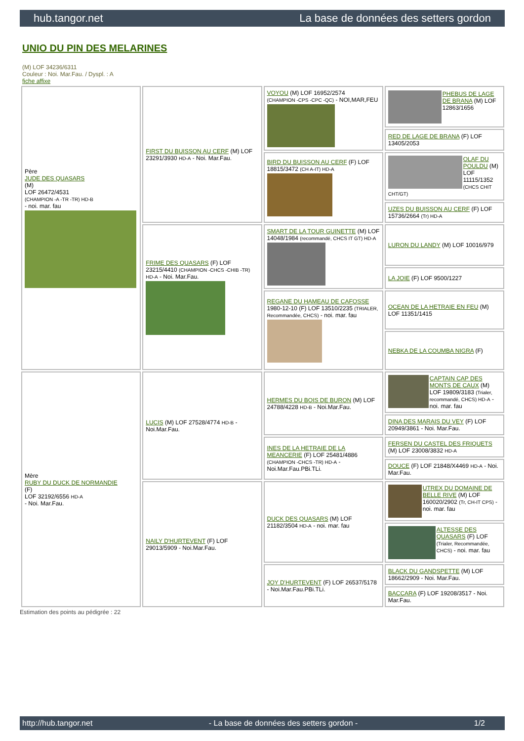hub.tangor.net La base de données des setters gordon
UNIO DU PIN DES MELARINES
(M) LOF 34236/6311
Couleur : Noi. Mar.Fau. / Dyspl. : A
fiche affixe
| Père JUDE DES QUASARS (M) LOF 26472/4531 (CHAMPION -A -TR -TR) HD-B - noi. mar. fau | FIRST DU BUISSON AU CERF (M) LOF 23291/3930 HD-A - Noi. Mar.Fau. | VOYOU (M) LOF 16952/2574 (CHAMPION -CPS -CPC -QC) - NOI,MAR,FEU | PHEBUS DE LAGE DE BRANA (M) LOF 12863/1656 |
| | | | RED DE LAGE DE BRANA (F) LOF 13405/2053 |
| | | BIRD DU BUISSON AU CERF (F) LOF 18815/3472 (CH A-IT) HD-A | OLAF DU POULDU (M) LOF 11115/1352 (CHCS CHIT CHT/GT) |
| | | | UZES DU BUISSON AU CERF (F) LOF 15736/2664 (Tr) HD-A |
| | FRIME DES QUASARS (F) LOF 23215/4410 (CHAMPION -CHCS -CHIB -TR) HD-A - Noi. Mar.Fau. | SMART DE LA TOUR GUINETTE (M) LOF 14048/1984 (recommandé, CHCS IT GT) HD-A | LURON DU LANDY (M) LOF 10016/979 |
| | | | LA JOIE (F) LOF 9500/1227 |
| | | REGANE DU HAMEAU DE CAFOSSE 1980-12-10 (F) LOF 13510/2235 (TRIALER, Recommandée, CHCS) - noi. mar. fau | OCEAN DE LA HETRAIE EN FEU (M) LOF 11351/1415 |
| | | | NEBKA DE LA COUMBA NIGRA (F) |
| Mère RUBY DU DUCK DE NORMANDIE (F) LOF 32192/6556 HD-A - Noi. Mar.Fau. | LUCIS (M) LOF 27528/4774 HD-B - Noi.Mar.Fau. | HERMES DU BOIS DE BURON (M) LOF 24788/4228 HD-B - Noi.Mar.Fau. | CAPTAIN CAP DES MONTS DE CAUX (M) LOF 19809/3183 (Trialer, recommandé, CHCS) HD-A - noi. mar. fau |
| | | | DINA DES MARAIS DU VEY (F) LOF 20949/3861 - Noi. Mar.Fau. |
| | | INES DE LA HETRAIE DE LA MEANCERIE (F) LOF 25481/4886 (CHAMPION -CHCS -TR) HD-A - Noi.Mar.Fau.PBi.TLi. | FERSEN DU CASTEL DES FRIQUETS (M) LOF 23008/3832 HD-A |
| | | | DOUCE (F) LOF 21848/X4469 HD-A - Noi. Mar.Fau. |
| | NAILY D'HURTEVENT (F) LOF 29013/5909 - Noi.Mar.Fau. | DUCK DES QUASARS (M) LOF 21182/3504 HD-A - noi. mar. fau | UTREX DU DOMAINE DE BELLE RIVE (M) LOF 160020/2902 (Tr, CH-IT CPS) - noi. mar. fau |
| | | | ALTESSE DES QUASARS (F) LOF (Trialer, Recommandée, CHCS) - noi. mar. fau |
| | | JOY D'HURTEVENT (F) LOF 26537/5178 - Noi.Mar.Fau.PBi.TLi. | BLACK DU GANDSPETTE (M) LOF 18662/2909 - Noi. Mar.Fau. |
| | | | BACCARA (F) LOF 19208/3517 - Noi. Mar.Fau. |
Estimation des points au pédigrée : 22
http://hub.tangor.net - La base de données des setters gordon - 1/2